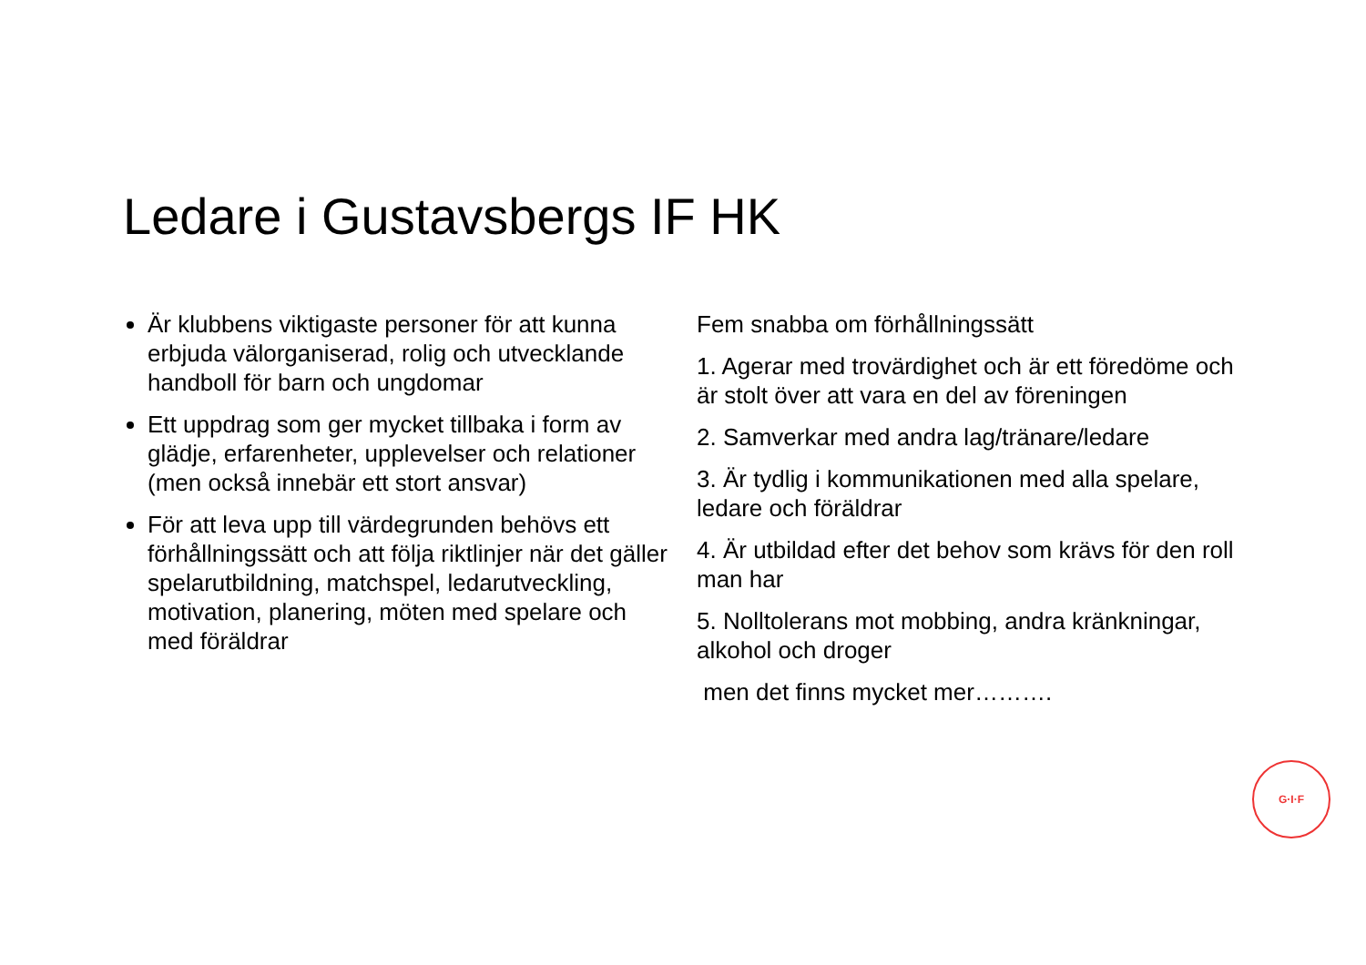Ledare i Gustavsbergs IF HK
Är klubbens viktigaste personer för att kunna erbjuda välorganiserad, rolig och utvecklande handboll för barn och ungdomar
Ett uppdrag som ger mycket tillbaka i form av glädje, erfarenheter, upplevelser och relationer (men också innebär ett stort ansvar)
För att leva upp till värdegrunden behövs ett förhållningssätt och att följa riktlinjer när det gäller spelarutbildning, matchspel, ledarutveckling, motivation, planering, möten med spelare och med föräldrar
Fem snabba om förhållningssätt
1. Agerar med trovärdighet och är ett föredöme och är stolt över att vara en del av föreningen
2. Samverkar med andra lag/tränare/ledare
3. Är tydlig i kommunikationen med alla spelare, ledare och föräldrar
4. Är utbildad efter det behov som krävs för den roll man har
5. Nolltolerans mot mobbing, andra kränkningar, alkohol och droger
men det finns mycket mer……….
G·I·F